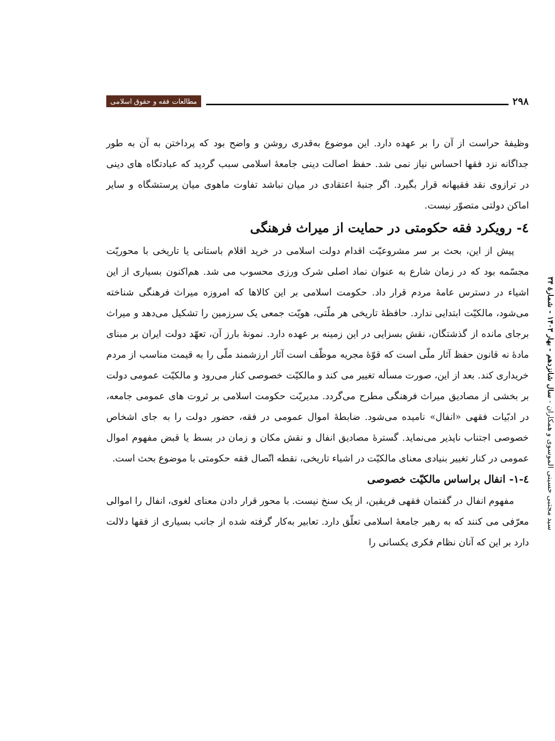۲۹۸ مطالعات فقه و حقوق اسلامی
سید مجتبی حسینی الموسوی و همکاران - سال شانزدهم - بهار ۱۴۰۳ - شمارهٔ ۳۴
وظیفهٔ حراست از آن را بر عهده دارد. این موضوع به‌قدری روشن و واضح بود که پرداختن به آن به طور جداگانه نزد فقها احساس نیاز نمی شد. حفظ اصالت دینی جامعهٔ اسلامی سبب گردید که عبادتگاه های دینی در ترازوی نقد فقیهانه قرار بگیرد. اگر جنبهٔ اعتقادی در میان نباشد تفاوت ماهوی میان پرستشگاه و سایر اماکن دولتی متصوّر نیست.
٤- رویکرد فقه حکومتی در حمایت از میراث فرهنگی
پیش از این، بحث بر سر مشروعیّت اقدام دولت اسلامی در خرید اقلام باستانی یا تاریخی با محوریّت مجسّمه بود که در زمان شارع به عنوان نماد اصلی شرک ورزی محسوب می شد. هم‌اکنون بسیاری از این اشیاء در دسترس عامهٔ مردم قرار داد. حکومت اسلامی بر این کالاها که امروزه میراث فرهنگی شناخته می‌شود، مالکیّت ابتدایی ندارد. حافظهٔ تاریخی هر ملّتی، هویّت جمعی یک سرزمین را تشکیل می‌دهد و میراث برجای مانده از گذشتگان، نقش بسزایی در این زمینه بر عهده دارد. نمونهٔ بارز آن، تعهّد دولت ایران بر مبنای مادهٔ نه قانون حفظ آثار ملّی است که قوّهٔ مجریه موظّف است آثار ارزشمند ملّی را به قیمت مناسب از مردم خریداری کند. بعد از این، صورت مسأله تغییر می کند و مالکیّت خصوصی کنار می‌رود و مالکیّت عمومی دولت بر بخشی از مصادیق میراث فرهنگی مطرح می‌گردد. مدیریّت حکومت اسلامی بر ثروت های عمومی جامعه، در ادبّیات فقهی «انفال» نامیده می‌شود. ضابطهٔ اموال عمومی در فقه، حضور دولت را به جای اشخاص خصوصی اجتناب ناپذیر می‌نماید. گسترهٔ مصادیق انفال و نقش مکان و زمان در بسط یا قبض مفهوم اموال عمومی در کنار تغییر بنیادی معنای مالکیّت در اشیاء تاریخی، نقطه اتّصال فقه حکومتی با موضوع بحث است.
٤-١- انفال براساس مالکیّت خصوصی
مفهوم انفال در گفتمان فقهی فریقین، از یک سنخ نیست. با محور قرار دادن معنای لغوی، انفال را اموالی معرّفی می کنند که به رهبر جامعهٔ اسلامی تعلّق دارد. تعابیر به‌کار گرفته شده از جانب بسیاری از فقها دلالت دارد بر این که آنان نظام فکری یکسانی را